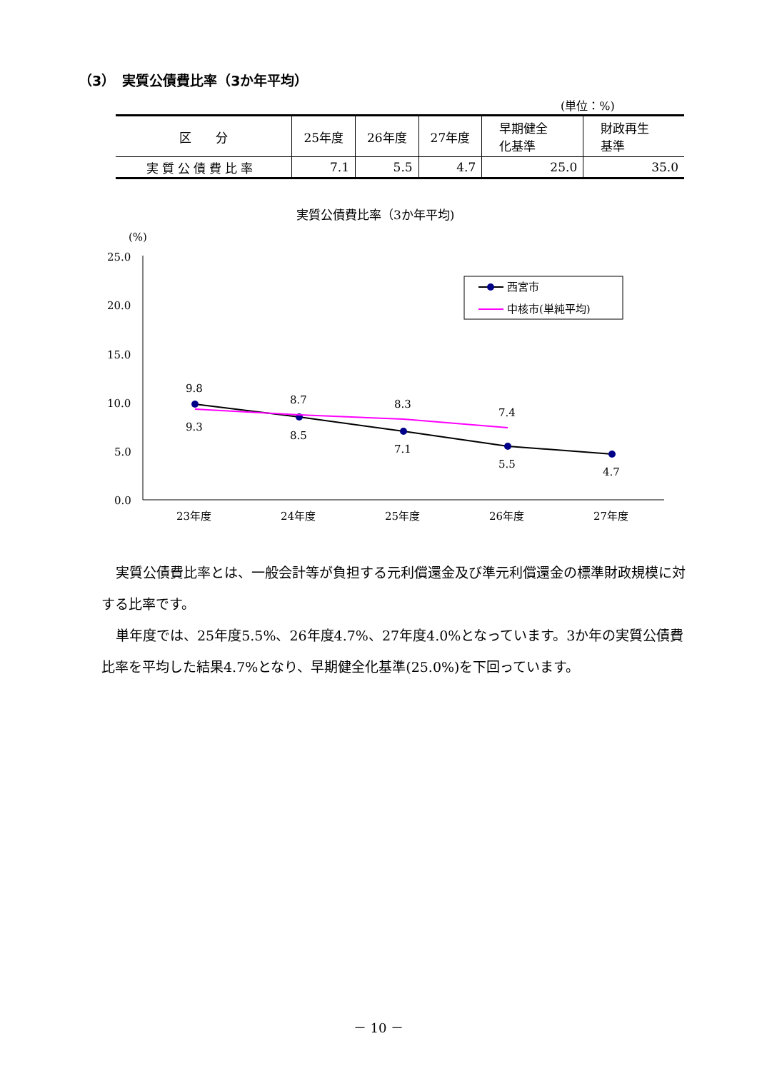（3）　実質公債費比率（3か年平均）
(単位：%)
| 区 分 | 25年度 | 26年度 | 27年度 | 早期健全 化基準 | 財政再生 基準 |
| --- | --- | --- | --- | --- | --- |
| 実質公債費比率 | 7.1 | 5.5 | 4.7 | 25.0 | 35.0 |
実質公債費比率（3か年平均)
(%)
25.0
20.0
15.0
10.0
5.0
0.0
23年度
24年度
25年度
26年度
27年度
9.8
9.3
8.7
8.5
8.3
7.1
7.4
5.5
4.7
西宮市
中核市(単純平均)
実質公債費比率とは、一般会計等が負担する元利償還金及び準元利償還金の標準財政規模に対する比率です。
単年度では、25年度5.5%、26年度4.7%、27年度4.0%となっています。3か年の実質公債費比率を平均した結果4.7%となり、早期健全化基準(25.0%)を下回っています。
－ 10 －